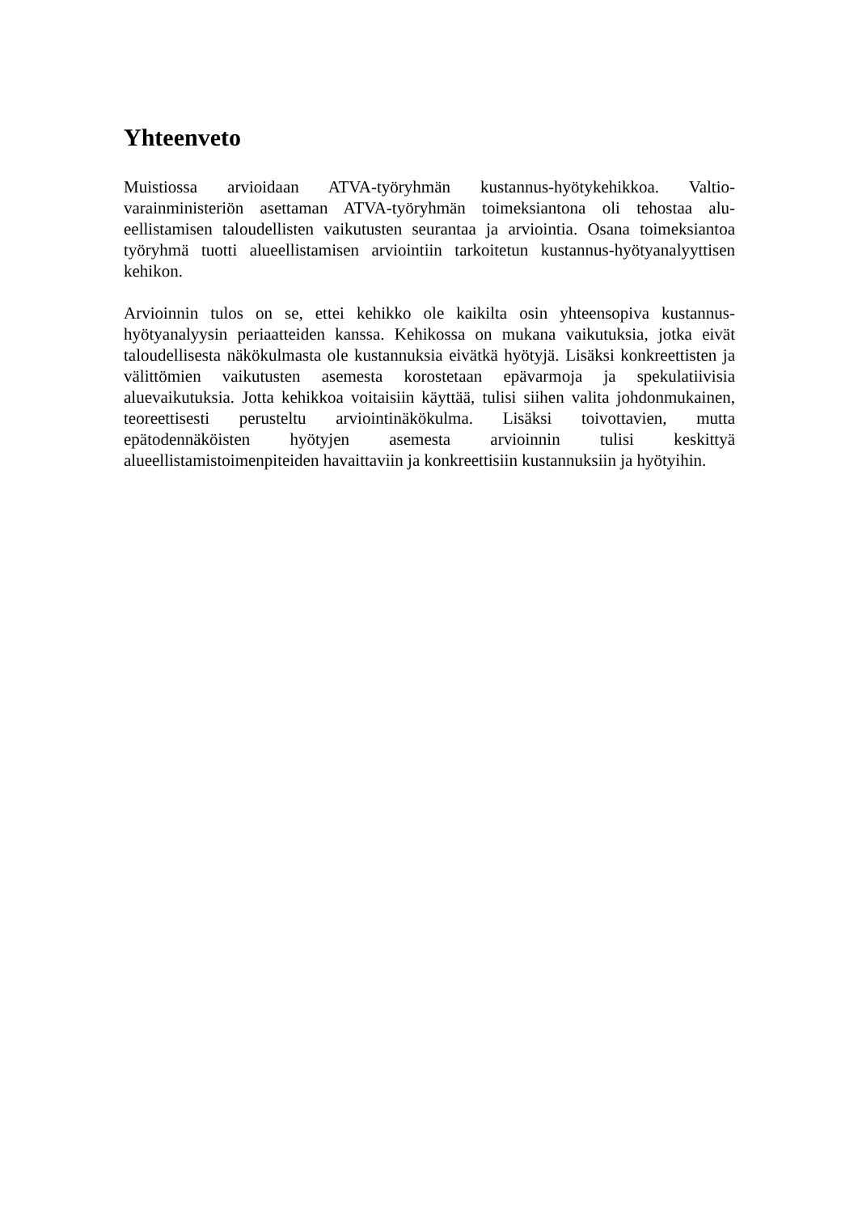Yhteenveto
Muistiossa arvioidaan ATVA-työryhmän kustannus-hyötykehikkoa. Valtio­varainministeriön asettaman ATVA-työryhmän toimeksiantona oli tehostaa alu­eellistamisen taloudellisten vaikutusten seurantaa ja arviointia. Osana toimek­siantoa työryhmä tuotti alueellistamisen arviointiin tarkoitetun kustannus-hyötyanalyyttisen kehikon.
Arvioinnin tulos on se, ettei kehikko ole kaikilta osin yhteensopiva kustannus-hyötyanalyysin periaatteiden kanssa. Kehikossa on mukana vaikutuksia, jotka eivät taloudellisesta näkökulmasta ole kustannuksia eivätkä hyötyjä. Lisäksi konkreettisten ja välittömien vaikutusten asemesta korostetaan epävarmoja ja spekulatiivisia aluevaikutuksia. Jotta kehikkoa voitaisiin käyttää, tulisi siihen valita johdonmukainen, teoreettisesti perusteltu arviointinäkökulma. Lisäksi toi­vottavien, mutta epätodennäköisten hyötyjen asemesta arvioinnin tulisi keskittyä alueellistamistoimenpiteiden havaittaviin ja konkreettisiin kustannuksiin ja hyö­tyihin.